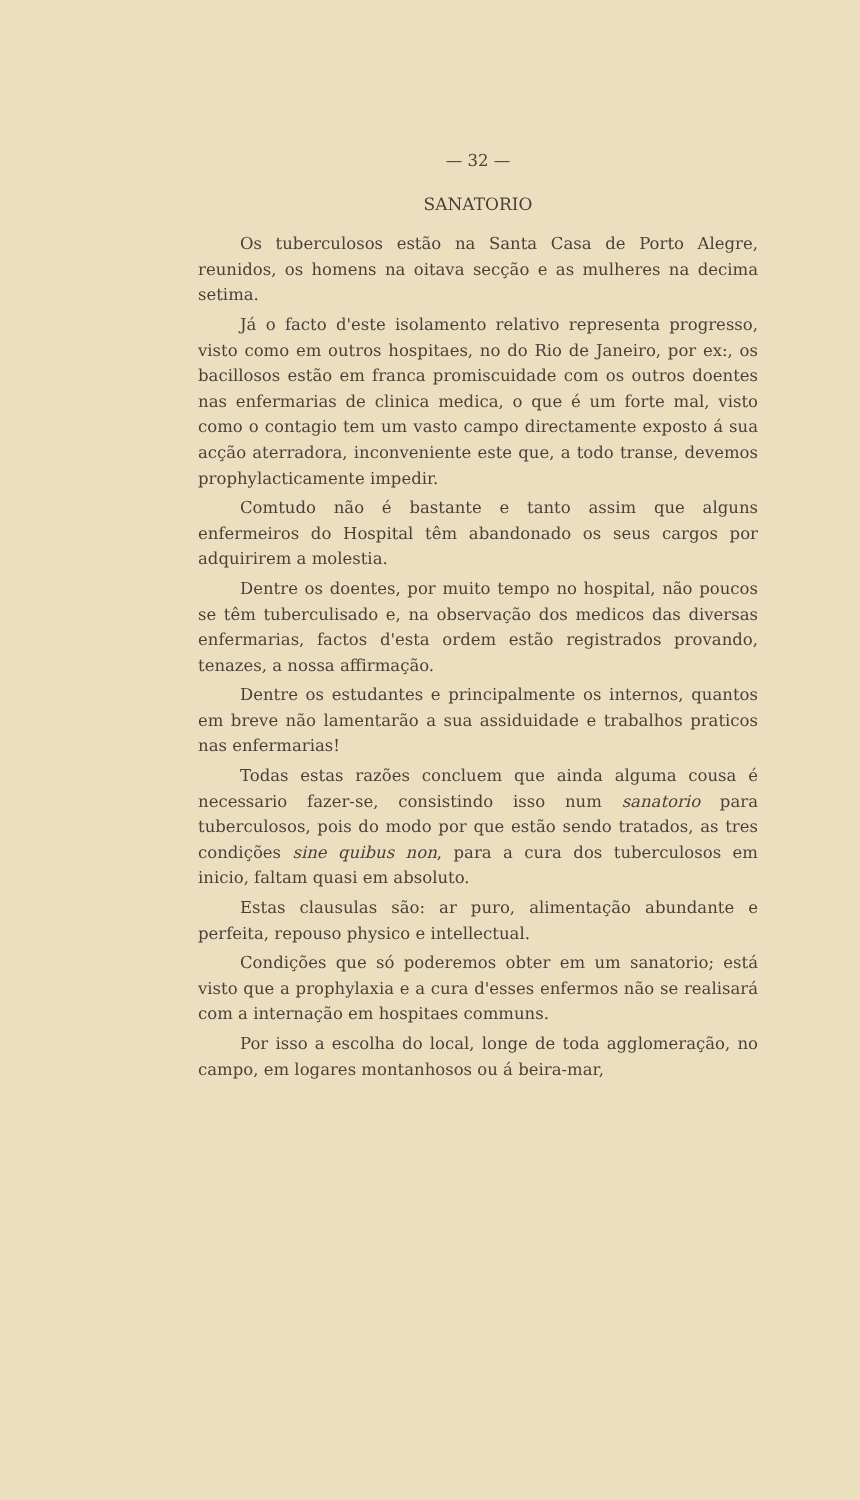— 32 —
SANATORIO
Os tuberculosos estão na Santa Casa de Porto Alegre, reunidos, os homens na oitava secção e as mulheres na decima setima.
Já o facto d'este isolamento relativo representa progresso, visto como em outros hospitaes, no do Rio de Janeiro, por ex:, os bacillosos estão em franca promiscuidade com os outros doentes nas enfermarias de clinica medica, o que é um forte mal, visto como o contagio tem um vasto campo directamente exposto á sua acção aterradora, inconveniente este que, a todo transe, devemos prophylacticamente impedir.
Comtudo não é bastante e tanto assim que alguns enfermeiros do Hospital têm abandonado os seus cargos por adquirirem a molestia.
Dentre os doentes, por muito tempo no hospital, não poucos se têm tuberculisado e, na observação dos medicos das diversas enfermarias, factos d'esta ordem estão registrados provando, tenazes, a nossa affirmação.
Dentre os estudantes e principalmente os internos, quantos em breve não lamentarão a sua assiduidade e trabalhos praticos nas enfermarias!
Todas estas razões concluem que ainda alguma cousa é necessario fazer-se, consistindo isso num sanatorio para tuberculosos, pois do modo por que estão sendo tratados, as tres condições sine quibus non, para a cura dos tuberculosos em inicio, faltam quasi em absoluto.
Estas clausulas são: ar puro, alimentação abundante e perfeita, repouso physico e intellectual.
Condições que só poderemos obter em um sanatorio; está visto que a prophylaxia e a cura d'esses enfermos não se realisará com a internação em hospitaes communs.
Por isso a escolha do local, longe de toda agglomeração, no campo, em logares montanhosos ou á beira-mar,